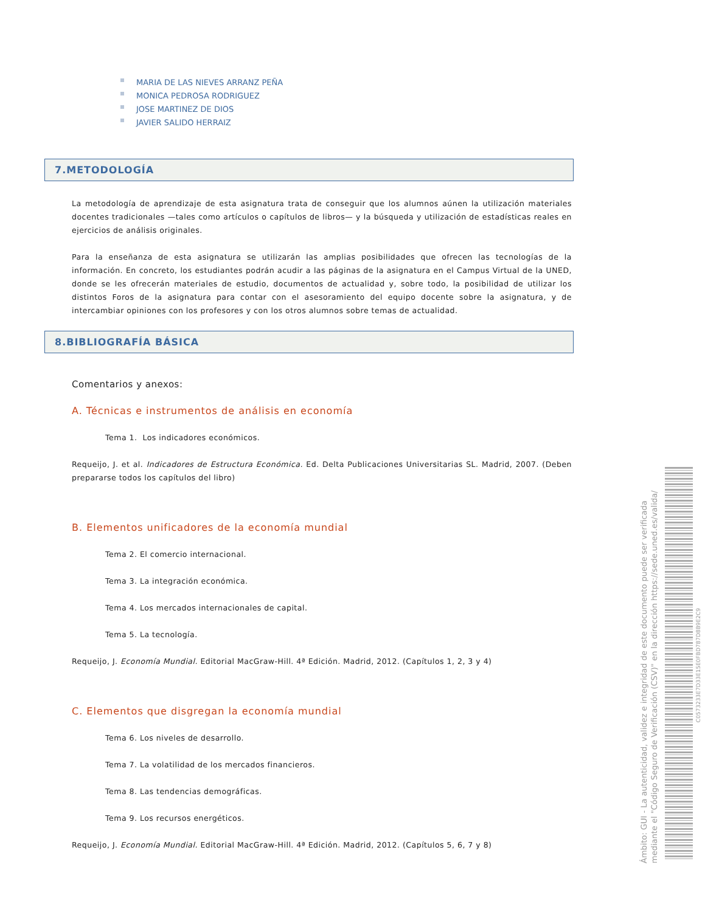MARIA DE LAS NIEVES ARRANZ PEÑA
MONICA PEDROSA RODRIGUEZ
JOSE MARTINEZ DE DIOS
JAVIER SALIDO HERRAIZ
7.METODOLOGÍA
La metodología de aprendizaje de esta asignatura trata de conseguir que los alumnos aúnen la utilización materiales docentes tradicionales —tales como artículos o capítulos de libros— y la búsqueda y utilización de estadísticas reales en ejercicios de análisis originales.
Para la enseñanza de esta asignatura se utilizarán las amplias posibilidades que ofrecen las tecnologías de la información. En concreto, los estudiantes podrán acudir a las páginas de la asignatura en el Campus Virtual de la UNED, donde se les ofrecerán materiales de estudio, documentos de actualidad y, sobre todo, la posibilidad de utilizar los distintos Foros de la asignatura para contar con el asesoramiento del equipo docente sobre la asignatura, y de intercambiar opiniones con los profesores y con los otros alumnos sobre temas de actualidad.
8.BIBLIOGRAFÍA BÁSICA
Comentarios y anexos:
A. Técnicas e instrumentos de análisis en economía
Tema 1. Los indicadores económicos.
Requeijo, J. et al. Indicadores de Estructura Económica. Ed. Delta Publicaciones Universitarias SL. Madrid, 2007. (Deben prepararse todos los capítulos del libro)
B. Elementos unificadores de la economía mundial
Tema 2. El comercio internacional.
Tema 3. La integración económica.
Tema 4. Los mercados internacionales de capital.
Tema 5. La tecnología.
Requeijo, J. Economía Mundial. Editorial MacGraw-Hill. 4ª Edición. Madrid, 2012. (Capítulos 1, 2, 3 y 4)
C. Elementos que disgregan la economía mundial
Tema 6. Los niveles de desarrollo.
Tema 7. La volatilidad de los mercados financieros.
Tema 8. Las tendencias demográficas.
Tema 9. Los recursos energéticos.
Requeijo, J. Economía Mundial. Editorial MacGraw-Hill. 4ª Edición. Madrid, 2012. (Capítulos 5, 6, 7 y 8)
Ámbito: GUI - La autenticidad, validez e integridad de este documento puede ser verificada mediante el "Código Seguro de Verificación (CSV)" en la dirección https://sede.uned.es/valida/
C0573233E7D33E15E0FBD787D8B9E2C9